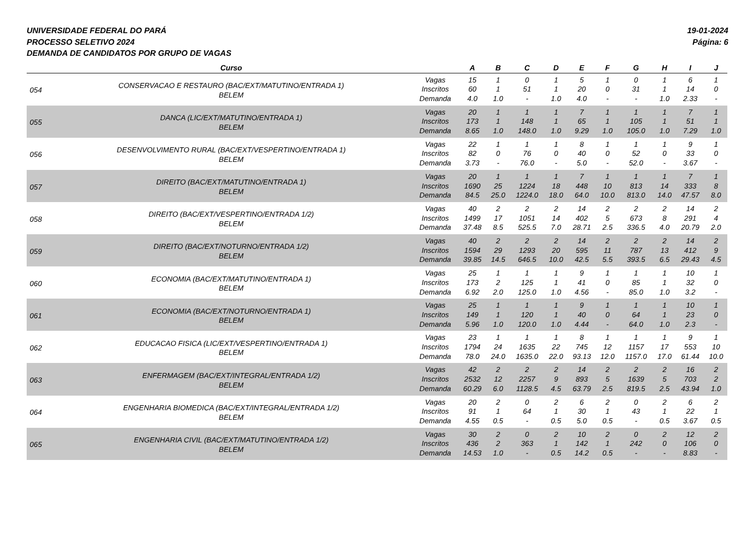UNIVERSIDADE FEDERAL DO PARÁ
PROCESSO SELETIVO 2024
DEMANDA DE CANDIDATOS POR GRUPO DE VAGAS
19-01-2024
Página: 6
| | Curso | | A | B | C | D | E | F | G | H | I | J |
| --- | --- | --- | --- | --- | --- | --- | --- | --- | --- | --- | --- | --- |
| 054 | CONSERVACAO E RESTAURO (BAC/EXT/MATUTINO/ENTRADA 1) BELEM | Vagas | 15 | 1 | 0 | 1 | 5 | 1 | 0 | 1 | 6 | 1 |
| | | Inscritos | 60 | 1 | 51 | 1 | 20 | 0 | 31 | 1 | 14 | 0 |
| | | Demanda | 4.0 | 1.0 | - | 1.0 | 4.0 | - | - | 1.0 | 2.33 | - |
| 055 | DANCA (LIC/EXT/MATUTINO/ENTRADA 1) BELEM | Vagas | 20 | 1 | 1 | 1 | 7 | 1 | 1 | 1 | 7 | 1 |
| | | Inscritos | 173 | 1 | 148 | 1 | 65 | 1 | 105 | 1 | 51 | 1 |
| | | Demanda | 8.65 | 1.0 | 148.0 | 1.0 | 9.29 | 1.0 | 105.0 | 1.0 | 7.29 | 1.0 |
| 056 | DESENVOLVIMENTO RURAL (BAC/EXT/VESPERTINO/ENTRADA 1) BELEM | Vagas | 22 | 1 | 1 | 1 | 8 | 1 | 1 | 1 | 9 | 1 |
| | | Inscritos | 82 | 0 | 76 | 0 | 40 | 0 | 52 | 0 | 33 | 0 |
| | | Demanda | 3.73 | - | 76.0 | - | 5.0 | - | 52.0 | - | 3.67 | - |
| 057 | DIREITO (BAC/EXT/MATUTINO/ENTRADA 1) BELEM | Vagas | 20 | 1 | 1 | 1 | 7 | 1 | 1 | 1 | 7 | 1 |
| | | Inscritos | 1690 | 25 | 1224 | 18 | 448 | 10 | 813 | 14 | 333 | 8 |
| | | Demanda | 84.5 | 25.0 | 1224.0 | 18.0 | 64.0 | 10.0 | 813.0 | 14.0 | 47.57 | 8.0 |
| 058 | DIREITO (BAC/EXT/VESPERTINO/ENTRADA 1/2) BELEM | Vagas | 40 | 2 | 2 | 2 | 14 | 2 | 2 | 2 | 14 | 2 |
| | | Inscritos | 1499 | 17 | 1051 | 14 | 402 | 5 | 673 | 8 | 291 | 4 |
| | | Demanda | 37.48 | 8.5 | 525.5 | 7.0 | 28.71 | 2.5 | 336.5 | 4.0 | 20.79 | 2.0 |
| 059 | DIREITO (BAC/EXT/NOTURNO/ENTRADA 1/2) BELEM | Vagas | 40 | 2 | 2 | 2 | 14 | 2 | 2 | 2 | 14 | 2 |
| | | Inscritos | 1594 | 29 | 1293 | 20 | 595 | 11 | 787 | 13 | 412 | 9 |
| | | Demanda | 39.85 | 14.5 | 646.5 | 10.0 | 42.5 | 5.5 | 393.5 | 6.5 | 29.43 | 4.5 |
| 060 | ECONOMIA (BAC/EXT/MATUTINO/ENTRADA 1) BELEM | Vagas | 25 | 1 | 1 | 1 | 9 | 1 | 1 | 1 | 10 | 1 |
| | | Inscritos | 173 | 2 | 125 | 1 | 41 | 0 | 85 | 1 | 32 | 0 |
| | | Demanda | 6.92 | 2.0 | 125.0 | 1.0 | 4.56 | - | 85.0 | 1.0 | 3.2 | - |
| 061 | ECONOMIA (BAC/EXT/NOTURNO/ENTRADA 1) BELEM | Vagas | 25 | 1 | 1 | 1 | 9 | 1 | 1 | 1 | 10 | 1 |
| | | Inscritos | 149 | 1 | 120 | 1 | 40 | 0 | 64 | 1 | 23 | 0 |
| | | Demanda | 5.96 | 1.0 | 120.0 | 1.0 | 4.44 | - | 64.0 | 1.0 | 2.3 | - |
| 062 | EDUCACAO FISICA (LIC/EXT/VESPERTINO/ENTRADA 1) BELEM | Vagas | 23 | 1 | 1 | 1 | 8 | 1 | 1 | 1 | 9 | 1 |
| | | Inscritos | 1794 | 24 | 1635 | 22 | 745 | 12 | 1157 | 17 | 553 | 10 |
| | | Demanda | 78.0 | 24.0 | 1635.0 | 22.0 | 93.13 | 12.0 | 1157.0 | 17.0 | 61.44 | 10.0 |
| 063 | ENFERMAGEM (BAC/EXT/INTEGRAL/ENTRADA 1/2) BELEM | Vagas | 42 | 2 | 2 | 2 | 14 | 2 | 2 | 2 | 16 | 2 |
| | | Inscritos | 2532 | 12 | 2257 | 9 | 893 | 5 | 1639 | 5 | 703 | 2 |
| | | Demanda | 60.29 | 6.0 | 1128.5 | 4.5 | 63.79 | 2.5 | 819.5 | 2.5 | 43.94 | 1.0 |
| 064 | ENGENHARIA BIOMEDICA (BAC/EXT/INTEGRAL/ENTRADA 1/2) BELEM | Vagas | 20 | 2 | 0 | 2 | 6 | 2 | 0 | 2 | 6 | 2 |
| | | Inscritos | 91 | 1 | 64 | 1 | 30 | 1 | 43 | 1 | 22 | 1 |
| | | Demanda | 4.55 | 0.5 | - | 0.5 | 5.0 | 0.5 | - | 0.5 | 3.67 | 0.5 |
| 065 | ENGENHARIA CIVIL (BAC/EXT/MATUTINO/ENTRADA 1/2) BELEM | Vagas | 30 | 2 | 0 | 2 | 10 | 2 | 0 | 2 | 12 | 2 |
| | | Inscritos | 436 | 2 | 363 | 1 | 142 | 1 | 242 | 0 | 106 | 0 |
| | | Demanda | 14.53 | 1.0 | - | 0.5 | 14.2 | 0.5 | - | - | 8.83 | - |